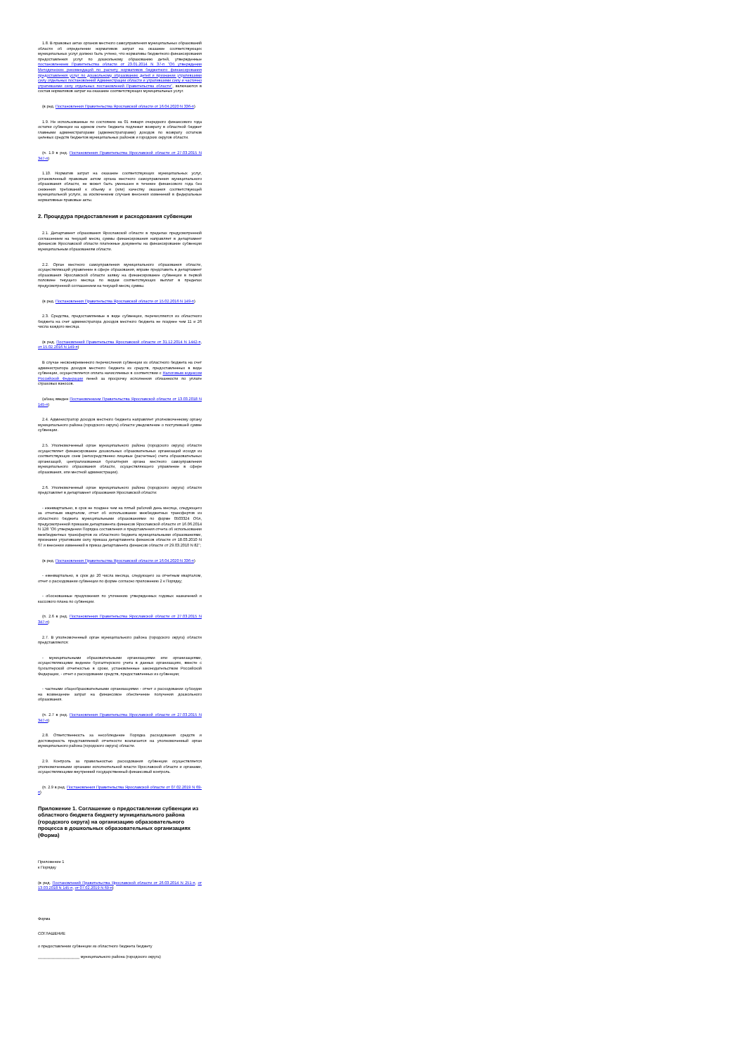1.8. В правовых актах органов местного самоуправления муниципальных образований области об определении нормативов затрат на оказание соответствующих муниципальных услуг должно быть учтено, что нормативы бюджетного финансирования предоставления услуг по дошкольному образованию детей, утвержденные постановлением Правительства области от 23.01.2014 N 37-п "Об утверждении Методических рекомендаций по расчету нормативов бюджетного финансирования предоставления услуг по дошкольному образованию детей и признании утратившими силу отдельных постановлений Администрации области и утратившими силу и частично утратившими силу отдельных постановлений Правительства области", включаются в состав нормативов затрат на оказание соответствующих муниципальных услуг.
(в ред. Постановления Правительства Ярославской области от 16.04.2020 N 336-п)
1.9. Не использованные по состоянию на 01 января очередного финансового года остатки субвенции на едином счете бюджета подлежат возврату в областной бюджет главными администраторами (администраторами) доходов по возврату остатков целевых средств бюджетов муниципальных районов и городских округов области.
(п. 1.9 в ред. Постановления Правительства Ярославской области от 27.03.2015 N 347-п)
1.10. Норматив затрат на оказание соответствующих муниципальных услуг, установленный правовым актом органа местного самоуправления муниципального образования области, не может быть уменьшен в течение финансового года без снижения требований к объему и (или) качеству оказания соответствующей муниципальной услуги, за исключением случаев внесения изменений в федеральные нормативные правовые акты.
2. Процедура предоставления и расходования субвенции
2.1. Департамент образования Ярославской области в пределах предусмотренной соглашением на текущий месяц суммы финансирования направляет в департамент финансов Ярославской области платежные документы на финансирование субвенции муниципальным образованиям области.
2.2. Орган местного самоуправления муниципального образования области, осуществляющий управление в сфере образования, вправе представить в департамент образования Ярославской области заявку на финансирование субвенции в первой половине текущего месяца по видам соответствующих выплат в пределах предусмотренной соглашением на текущий месяц суммы.
(в ред. Постановления Правительства Ярославской области от 15.02.2016 N 149-п)
2.3. Средства, предоставляемые в виде субвенции, перечисляются из областного бюджета на счет администратора доходов местного бюджета не позднее чем 11 и 26 числа каждого месяца.
(в ред. Постановлений Правительства Ярославской области от 31.12.2014 N 1442-п, от 15.02.2016 N 149-п)
В случае несвоевременного перечисления субвенции из областного бюджета на счет администратора доходов местного бюджета из средств, предоставленных в виде субвенции, осуществляется оплата начисляемых в соответствии с Налоговым кодексом Российской Федерации пеней за просрочку исполнения обязанности по уплате страховых взносов.
(абзац введен Постановлением Правительства Ярославской области от 13.03.2018 N 145-п)
2.4. Администратор доходов местного бюджета направляет уполномоченному органу муниципального района (городского округа) области уведомление о поступившей сумме субвенции.
2.5. Уполномоченный орган муниципального района (городского округа) области осуществляет финансирование дошкольных образовательных организаций исходя из соответствующих схем (непосредственно лицевые (расчетные) счета образовательных организаций, централизованная бухгалтерия органа местного самоуправления муниципального образования области, осуществляющего управление в сфере образования, или местной администрации).
2.6. Уполномоченный орган муниципального района (городского округа) области представляет в департамент образования Ярославской области:
- ежеквартально, в срок не позднее чем на пятый рабочий день месяца, следующего за отчетным кварталом, отчет об использовании межбюджетных трансфертов из областного бюджета муниципальными образованиями по форме 0503324 Обл, предусмотренной приказом департамента финансов Ярославской области от 16.06.2014 N 128 "Об утверждении Порядка составления и представления отчета об использовании межбюджетных трансфертов из областного бюджета муниципальными образованиями, признании утратившим силу приказа департамента финансов области от 18.03.2010 N 67 и внесении изменений в приказ департамента финансов области от 29.03.2010 N 82";
(в ред. Постановления Правительства Ярославской области от 16.04.2020 N 336-п)
- ежеквартально, в срок до 20 числа месяца, следующего за отчетным кварталом, отчет о расходовании субвенции по форме согласно приложению 2 к Порядку;
- обоснованные предложения по уточнению утвержденных годовых назначений и кассового плана по субвенции.
(п. 2.6 в ред. Постановления Правительства Ярославской области от 27.03.2015 N 347-п)
2.7. В уполномоченный орган муниципального района (городского округа) области представляются:
- муниципальными образовательными организациями или организациями, осуществляющими ведение бухгалтерского учета в данных организациях, вместе с бухгалтерской отчетностью в сроки, установленные законодательством Российской Федерации, - отчет о расходовании средств, предоставленных из субвенции;
- частными общеобразовательными организациями - отчет о расходовании субсидии на возмещение затрат на финансовое обеспечение получения дошкольного образования.
(п. 2.7 в ред. Постановления Правительства Ярославской области от 27.03.2015 N 347-п)
2.8. Ответственность за несоблюдение Порядка расходования средств и достоверность представляемой отчетности возлагается на уполномоченный орган муниципального района (городского округа) области.
2.9. Контроль за правильностью расходования субвенции осуществляется уполномоченными органами исполнительной власти Ярославской области и органами, осуществляющими внутренний государственный финансовый контроль.
(п. 2.9 в ред. Постановления Правительства Ярославской области от 07.02.2019 N 69-п)
Приложение 1. Соглашение о предоставлении субвенции из областного бюджета бюджету муниципального района (городского округа) на организацию образовательного процесса в дошкольных образовательных организациях (Форма)
Приложение 1
к Порядку
(в ред. Постановлений Правительства Ярославской области от 26.03.2014 N 251-п, от 13.03.2018 N 145-п, от 07.02.2019 N 69-п)
Форма
СОГЛАШЕНИЕ
о предоставлении субвенции из областного бюджета бюджету
___________________ муниципального района (городского округа)